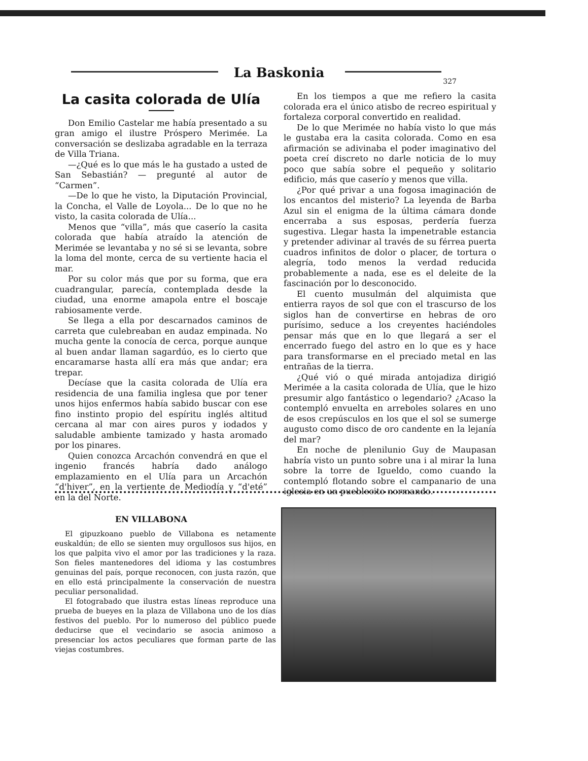La Baskonia
327
La casita colorada de Ulía
Don Emilio Castelar me había presentado a su gran amigo el ilustre Próspero Merimée. La conversación se deslizaba agradable en la terraza de Villa Triana.
—¿Qué es lo que más le ha gustado a usted de San Sebastián? — pregunté al autor de “Carmen”.
—De lo que he visto, la Diputación Provincial, la Concha, el Valle de Loyola... De lo que no he visto, la casita colorada de Ulía...
Menos que “villa”, más que caserío la casita colorada que había atraído la atención de Merimée se levantaba y no sé si se levanta, sobre la loma del monte, cerca de su vertiente hacia el mar.
Por su color más que por su forma, que era cuadrangular, parecía, contemplada desde la ciudad, una enorme amapola entre el boscaje rabiosamente verde.
Se llega a ella por descarnados caminos de carreta que culebreaban en audaz empinada. No mucha gente la conocía de cerca, porque aunque al buen andar llaman sagardúo, es lo cierto que encaramarse hasta allí era más que andar; era trepar.
Decíase que la casita colorada de Ulía era residencia de una familia inglesa que por tener unos hijos enfermos había sabido buscar con ese fino instinto propio del espíritu inglés altitud cercana al mar con aires puros y iodados y saludable ambiente tamizado y hasta aromado por los pinares.
Quien conozca Arcachón convendrá en que el ingenio francés habría dado análogo emplazamiento en el Ulía para un Arcachón “d'hiver”, en la vertiente de Mediodía y “d'eté” en la del Norte.
En los tiempos a que me refiero la casita colorada era el único atisbo de recreo espiritual y fortaleza corporal convertido en realidad.
De lo que Merimée no había visto lo que más le gustaba era la casita colorada. Como en esa afirmación se adivinaba el poder imaginativo del poeta creí discreto no darle noticia de lo muy poco que sabía sobre el pequeño y solitario edificio, más que caserío y menos que villa.
¿Por qué privar a una fogosa imaginación de los encantos del misterio? La leyenda de Barba Azul sin el enigma de la última cámara donde encerraba a sus esposas, perdería fuerza sugestiva. Llegar hasta la impenetrable estancia y pretender adivinar al través de su férrea puerta cuadros infinitos de dolor o placer, de tortura o alegría, todo menos la verdad reducida probablemente a nada, ese es el deleite de la fascinación por lo desconocido.
El cuento musulmán del alquimista que entierra rayos de sol que con el trascurso de los siglos han de convertirse en hebras de oro purísimo, seduce a los creyentes haciéndoles pensar más que en lo que llegará a ser el encerrado fuego del astro en lo que es y hace para transformarse en el preciado metal en las entrañas de la tierra.
¿Qué vió o qué mirada antojadiza dirigió Merimée a la casita colorada de Ulía, que le hizo presumir algo fantástico o legendario? ¿Acaso la contempló envuelta en arreboles solares en uno de esos crepúsculos en los que el sol se sumerge augusto como disco de oro candente en la lejanía del mar?
En noche de plenilunio Guy de Maupasan habría visto un punto sobre una i al mirar la luna sobre la torre de Igueldo, como cuando la contempló flotando sobre el campanario de una iglesia en un pueblecito normando.
EN VILLABONA
El gipuzkoano pueblo de Villabona es netamente euskaldún; de ello se sienten muy orgullosos sus hijos, en los que palpita vivo el amor por las tradiciones y la raza. Son fieles mantenedores del idioma y las costumbres genuinas del país, porque reconocen, con justa razón, que en ello está principalmente la conservación de nuestra peculiar personalidad.
El fotograbado que ilustra estas líneas reproduce una prueba de bueyes en la plaza de Villabona uno de los días festivos del pueblo. Por lo numeroso del público puede deducirse que el vecindario se asocia animoso a presenciar los actos peculiares que forman parte de las viejas costumbres.